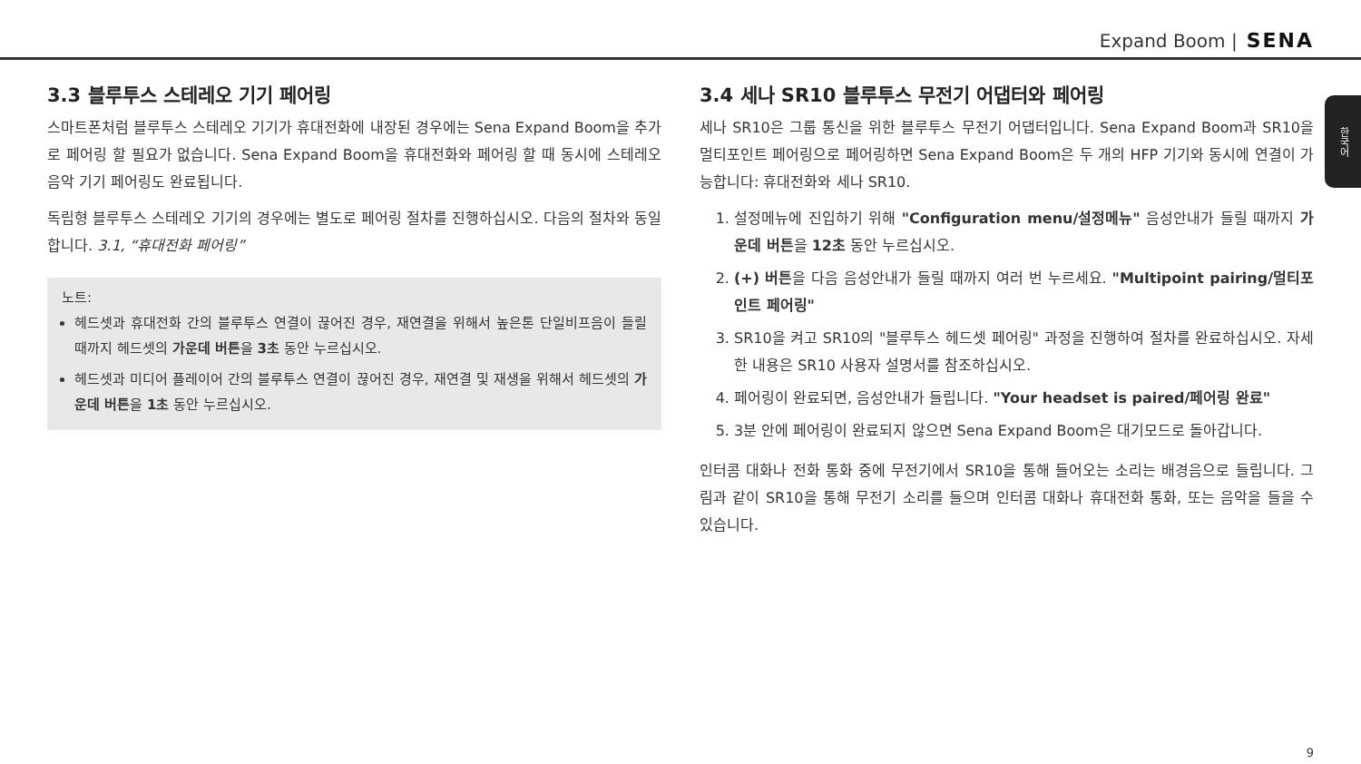Expand Boom | SENA
한국어
3.3 블루투스 스테레오 기기 페어링
스마트폰처럼 블루투스 스테레오 기기가 휴대전화에 내장된 경우에는 Sena Expand Boom을 추가로 페어링 할 필요가 없습니다. Sena Expand Boom을 휴대전화와 페어링 할 때 동시에 스테레오 음악 기기 페어링도 완료됩니다.
독립형 블루투스 스테레오 기기의 경우에는 별도로 페어링 절차를 진행하십시오. 다음의 절차와 동일합니다. 3.1, “휴대전화 페어링”
노트:
헤드셋과 휴대전화 간의 블루투스 연결이 끊어진 경우, 재연결을 위해서 높은톤 단일비프음이 들릴 때까지 헤드셋의 가운데 버튼을 3초 동안 누르십시오.
헤드셋과 미디어 플레이어 간의 블루투스 연결이 끊어진 경우, 재연결 및 재생을 위해서 헤드셋의 가운데 버튼을 1초 동안 누르십시오.
3.4 세나 SR10 블루투스 무전기 어댑터와 페어링
세나 SR10은 그룹 통신을 위한 블루투스 무전기 어댑터입니다. Sena Expand Boom과 SR10을 멀티포인트 페어링으로 페어링하면 Sena Expand Boom은 두 개의 HFP 기기와 동시에 연결이 가능합니다: 휴대전화와 세나 SR10.
1. 설정메뉴에 진입하기 위해 "Configuration menu/설정메뉴" 음성안내가 들릴 때까지 가운데 버튼을 12초 동안 누르십시오.
2. (+) 버튼을 다음 음성안내가 들릴 때까지 여러 번 누르세요. "Multipoint pairing/멀티포인트 페어링"
3. SR10을 켜고 SR10의 "블루투스 헤드셋 페어링" 과정을 진행하여 절차를 완료하십시오. 자세한 내용은 SR10 사용자 설명서를 참조하십시오.
4. 페어링이 완료되면, 음성안내가 들립니다. "Your headset is paired/페어링 완료"
5. 3분 안에 페어링이 완료되지 않으면 Sena Expand Boom은 대기모드로 돌아갑니다.
인터콤 대화나 전화 통화 중에 무전기에서 SR10을 통해 들어오는 소리는 배경음으로 들립니다. 그림과 같이 SR10을 통해 무전기 소리를 들으며 인터콤 대화나 휴대전화 통화, 또는 음악을 들을 수 있습니다.
9